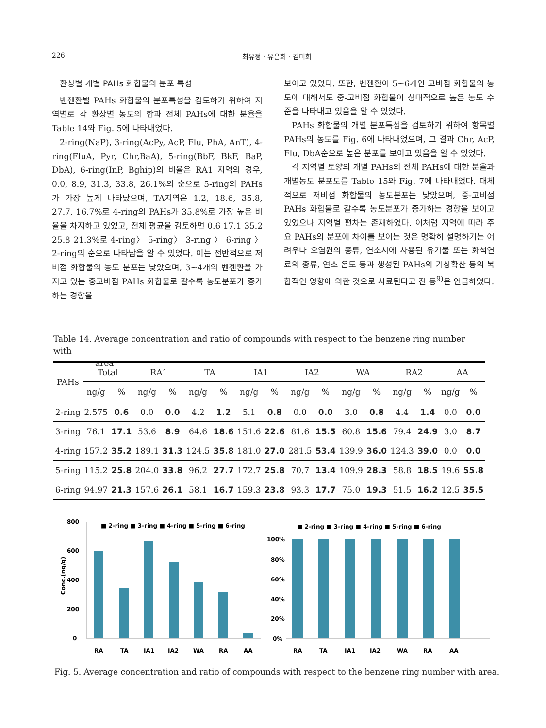226 최유정 · 유은희 · 김미희
환상별 개별 PAHs 화합물의 분포 특성
벤젠환별 PAHs 화합물의 분포특성을 검토하기 위하여 지역별로 각 환상별 농도의 합과 전체 PAHs에 대한 분율을 Table 14와 Fig. 5에 나타내었다.
2-ring(NaP), 3-ring(AcPy, AcP, Flu, PhA, AnT), 4-ring(FluA, Pyr, Chr,BaA), 5-ring(BbF, BkF, BaP, DbA), 6-ring(InP, Bghip)의 비율은 RA1 지역의 경우, 0.0, 8.9, 31.3, 33.8, 26.1%의 순으로 5-ring의 PAHs가 가장 높게 나타났으며, TA지역은 1.2, 18.6, 35.8, 27.7, 16.7%로 4-ring의 PAHs가 35.8%로 가장 높은 비율을 차지하고 있었고, 전체 평균을 검토하면 0.6 17.1 35.2 25.8 21.3%로 4-ring〉 5-ring〉 3-ring 〉 6-ring 〉 2-ring의 순으로 나타남을 알 수 있었다. 이는 전반적으로 저비점 화합물의 농도 분포는 낮았으며, 3~4개의 벤젠환을 가지고 있는 중고비점 PAHs 화합물로 갈수록 농도분포가 증가하는 경향을
보이고 있었다. 또한, 벤젠환이 5~6개인 고비점 화합물의 농도에 대해서도 중-고비점 화합물이 상대적으로 높은 농도 수준을 나타내고 있음을 알 수 있었다.
PAHs 화합물의 개별 분포특성을 검토하기 위하여 항목별 PAHs의 농도를 Fig. 6에 나타내었으며, 그 결과 Chr, AcP, Flu, DbA순으로 높은 분포를 보이고 있음을 알 수 있었다.
각 지역별 토양의 개별 PAHs의 전체 PAHs에 대한 분율과 개별농도 분포도를 Table 15와 Fig. 7에 나타내었다. 대체적으로 저비점 화합물의 농도분포는 낮았으며, 중-고비점 PAHs 화합물로 갈수록 농도분포가 증가하는 경향을 보이고 있었으나 지역별 편차는 존재하였다. 이처럼 지역에 따라 주요 PAHs의 분포에 차이를 보이는 것은 명확히 설명하기는 어려우나 오염원의 종류, 연소시에 사용된 유기물 또는 화석연료의 종류, 연소 온도 등과 생성된 PAHs의 기상확산 등의 복합적인 영향에 의한 것으로 사료된다고 진 등<sup>9)</sup>은 언급하였다.
Table 14. Average concentration and ratio of compounds with respect to the benzene ring number with
area
| PAHs | Total | | RA1 | | TA | | IA1 | | IA2 | | WA | | RA2 | | AA | |
| --- | --- | --- | --- | --- | --- | --- | --- | --- | --- | --- | --- | --- | --- | --- | --- | --- |
| | ng/g | % | ng/g | % | ng/g | % | ng/g | % | ng/g | % | ng/g | % | ng/g | % | ng/g | % |
| 2-ring | 2.575 | 0.6 | 0.0 | 0.0 | 4.2 | 1.2 | 5.1 | 0.8 | 0.0 | 0.0 | 3.0 | 0.8 | 4.4 | 1.4 | 0.0 | 0.0 |
| 3-ring | 76.1 | 17.1 | 53.6 | 8.9 | 64.6 | 18.6 | 151.6 | 22.6 | 81.6 | 15.5 | 60.8 | 15.6 | 79.4 | 24.9 | 3.0 | 8.7 |
| 4-ring | 157.2 | 35.2 | 189.1 | 31.3 | 124.5 | 35.8 | 181.0 | 27.0 | 281.5 | 53.4 | 139.9 | 36.0 | 124.3 | 39.0 | 0.0 | 0.0 |
| 5-ring | 115.2 | 25.8 | 204.0 | 33.8 | 96.2 | 27.7 | 172.7 | 25.8 | 70.7 | 13.4 | 109.9 | 28.3 | 58.8 | 18.5 | 19.6 | 55.8 |
| 6-ring | 94.97 | 21.3 | 157.6 | 26.1 | 58.1 | 16.7 | 159.3 | 23.8 | 93.3 | 17.7 | 75.0 | 19.3 | 51.5 | 16.2 | 12.5 | 35.5 |
800
600
400
200
0
Conc.(ng/g)
■ 2-ring ■ 3-ring ■ 4-ring ■ 5-ring ■ 6-ring
RA
TA
IA1
IA2
WA
RA
AA
100%
80%
60%
40%
20%
0%
■ 2-ring ■ 3-ring ■ 4-ring ■ 5-ring ■ 6-ring
RA
TA
IA1
IA2
WA
RA
AA
Fig. 5. Average concentration and ratio of compounds with respect to the benzene ring number with area.